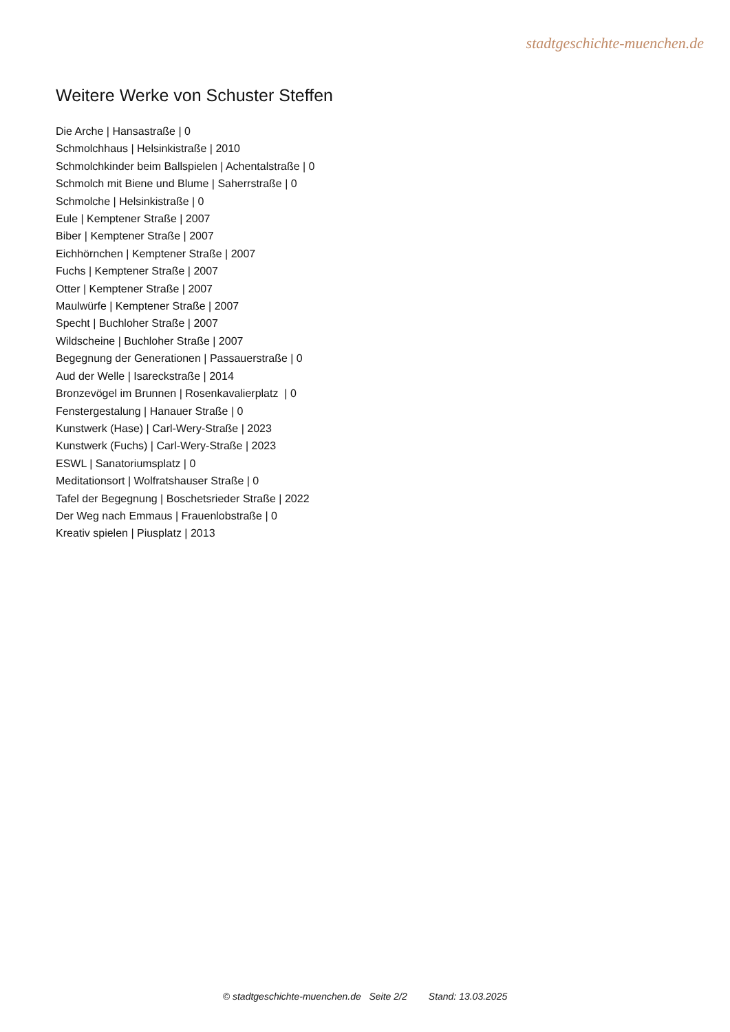stadtgeschichte-muenchen.de
Weitere Werke von Schuster Steffen
Die Arche | Hansastraße | 0
Schmolchhaus | Helsinkistraße | 2010
Schmolchkinder beim Ballspielen | Achentalstraße | 0
Schmolch mit Biene und Blume | Saherrstraße | 0
Schmolche | Helsinkistraße | 0
Eule | Kemptener Straße | 2007
Biber | Kemptener Straße | 2007
Eichhörnchen | Kemptener Straße | 2007
Fuchs | Kemptener Straße | 2007
Otter | Kemptener Straße | 2007
Maulwürfe | Kemptener Straße | 2007
Specht | Buchloher Straße | 2007
Wildscheine | Buchloher Straße | 2007
Begegnung der Generationen | Passauerstraße | 0
Aud der Welle | Isareckstraße | 2014
Bronzevögel im Brunnen | Rosenkavalierplatz | 0
Fenstergestalung | Hanauer Straße | 0
Kunstwerk (Hase) | Carl-Wery-Straße | 2023
Kunstwerk (Fuchs) | Carl-Wery-Straße | 2023
ESWL | Sanatoriumsplatz | 0
Meditationsort | Wolfratshauser Straße | 0
Tafel der Begegnung | Boschetsrieder Straße | 2022
Der Weg nach Emmaus | Frauenlobstraße | 0
Kreativ spielen | Piusplatz | 2013
© stadtgeschichte-muenchen.de Seite 2/2 Stand: 13.03.2025